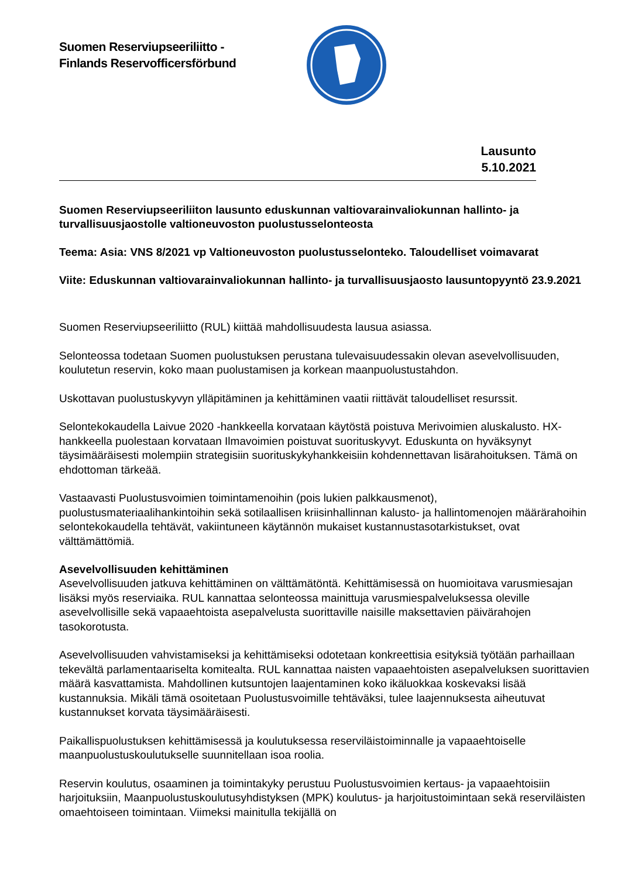Suomen Reserviupseeriliitto -
Finlands Reservofficersförbund
Lausunto
5.10.2021
Suomen Reserviupseeriliiton lausunto eduskunnan valtiovarainvaliokunnan hallinto- ja turvallisuusjaostolle valtioneuvoston puolustusselonteosta
Teema: Asia: VNS 8/2021 vp Valtioneuvoston puolustusselonteko. Taloudelliset voimavarat
Viite: Eduskunnan valtiovarainvaliokunnan hallinto- ja turvallisuusjaosto lausuntopyyntö 23.9.2021
Suomen Reserviupseeriliitto (RUL) kiittää mahdollisuudesta lausua asiassa.
Selonteossa todetaan Suomen puolustuksen perustana tulevaisuudessakin olevan asevelvollisuuden, koulutetun reservin, koko maan puolustamisen ja korkean maanpuolustustahdon.
Uskottavan puolustuskyvyn ylläpitäminen ja kehittäminen vaatii riittävät taloudelliset resurssit.
Selontekokaudella Laivue 2020 -hankkeella korvataan käytöstä poistuva Merivoimien aluskalusto. HX-hankkeella puolestaan korvataan Ilmavoimien poistuvat suorituskyvyt. Eduskunta on hyväksynyt täysimääräisesti molempiin strategisiin suorituskykyhankkeisiin kohdennettavan lisärahoituksen. Tämä on ehdottoman tärkeää.
Vastaavasti Puolustusvoimien toimintamenoihin (pois lukien palkkausmenot), puolustusmateriaalihankintoihin sekä sotilaallisen kriisinhallinnan kalusto- ja hallintomenojen määrärahoihin selontekokaudella tehtävät, vakiintuneen käytännön mukaiset kustannustasotarkistukset, ovat välttämättömiä.
Asevelvollisuuden kehittäminen
Asevelvollisuuden jatkuva kehittäminen on välttämätöntä. Kehittämisessä on huomioitava varusmiesajan lisäksi myös reserviaika. RUL kannattaa selonteossa mainittuja varusmiespalveluksessa oleville asevelvollisille sekä vapaaehtoista asepalvelusta suorittaville naisille maksettavien päivärahojen tasokorotusta.
Asevelvollisuuden vahvistamiseksi ja kehittämiseksi odotetaan konkreettisia esityksiä työtään parhaillaan tekevältä parlamentaariselta komitealta. RUL kannattaa naisten vapaaehtoisten asepalveluksen suorittavien määrä kasvattamista. Mahdollinen kutsuntojen laajentaminen koko ikäluokkaa koskevaksi lisää kustannuksia. Mikäli tämä osoitetaan Puolustusvoimille tehtäväksi, tulee laajennuksesta aiheutuvat kustannukset korvata täysimääräisesti.
Paikallispuolustuksen kehittämisessä ja koulutuksessa reserviläistoiminnalle ja vapaaehtoiselle maanpuolustuskoulutukselle suunnitellaan isoa roolia.
Reservin koulutus, osaaminen ja toimintakyky perustuu Puolustusvoimien kertaus- ja vapaaehtoisiin harjoituksiin, Maanpuolustuskoulutusyhdistyksen (MPK) koulutus- ja harjoitustoimintaan sekä reserviläisten omaehtoiseen toimintaan. Viimeksi mainitulla tekijällä on